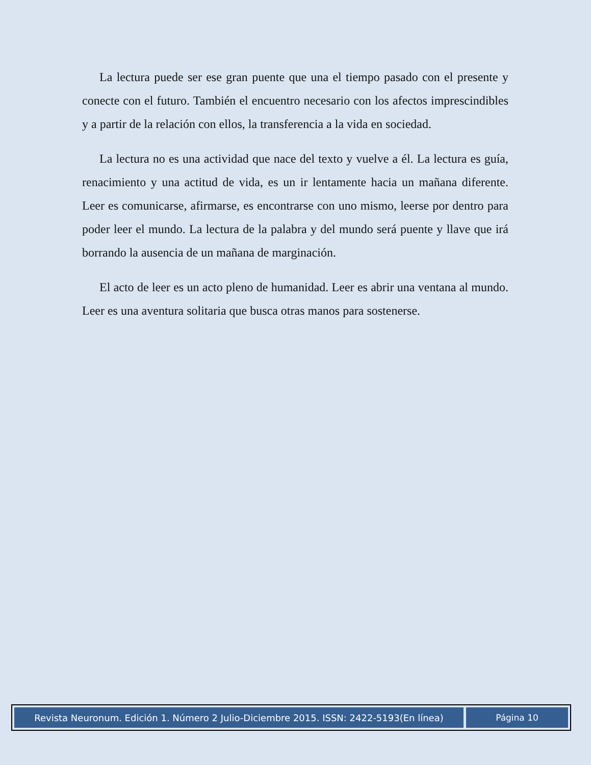La lectura puede ser ese gran puente que una el tiempo pasado con el presente y conecte con el futuro. También el encuentro necesario con los afectos imprescindibles y a partir de la relación con ellos, la transferencia a la vida en sociedad.
La lectura no es una actividad que nace del texto y vuelve a él. La lectura es guía, renacimiento y una actitud de vida, es un ir lentamente hacia un mañana diferente. Leer es comunicarse, afirmarse, es encontrarse con uno mismo, leerse por dentro para poder leer el mundo. La lectura de la palabra y del mundo será puente y llave que irá borrando la ausencia de un mañana de marginación.
El acto de leer es un acto pleno de humanidad. Leer es abrir una ventana al mundo. Leer es una aventura solitaria que busca otras manos para sostenerse.
Revista Neuronum. Edición 1. Número 2 Julio-Diciembre 2015. ISSN: 2422-5193(En línea)
Página 10